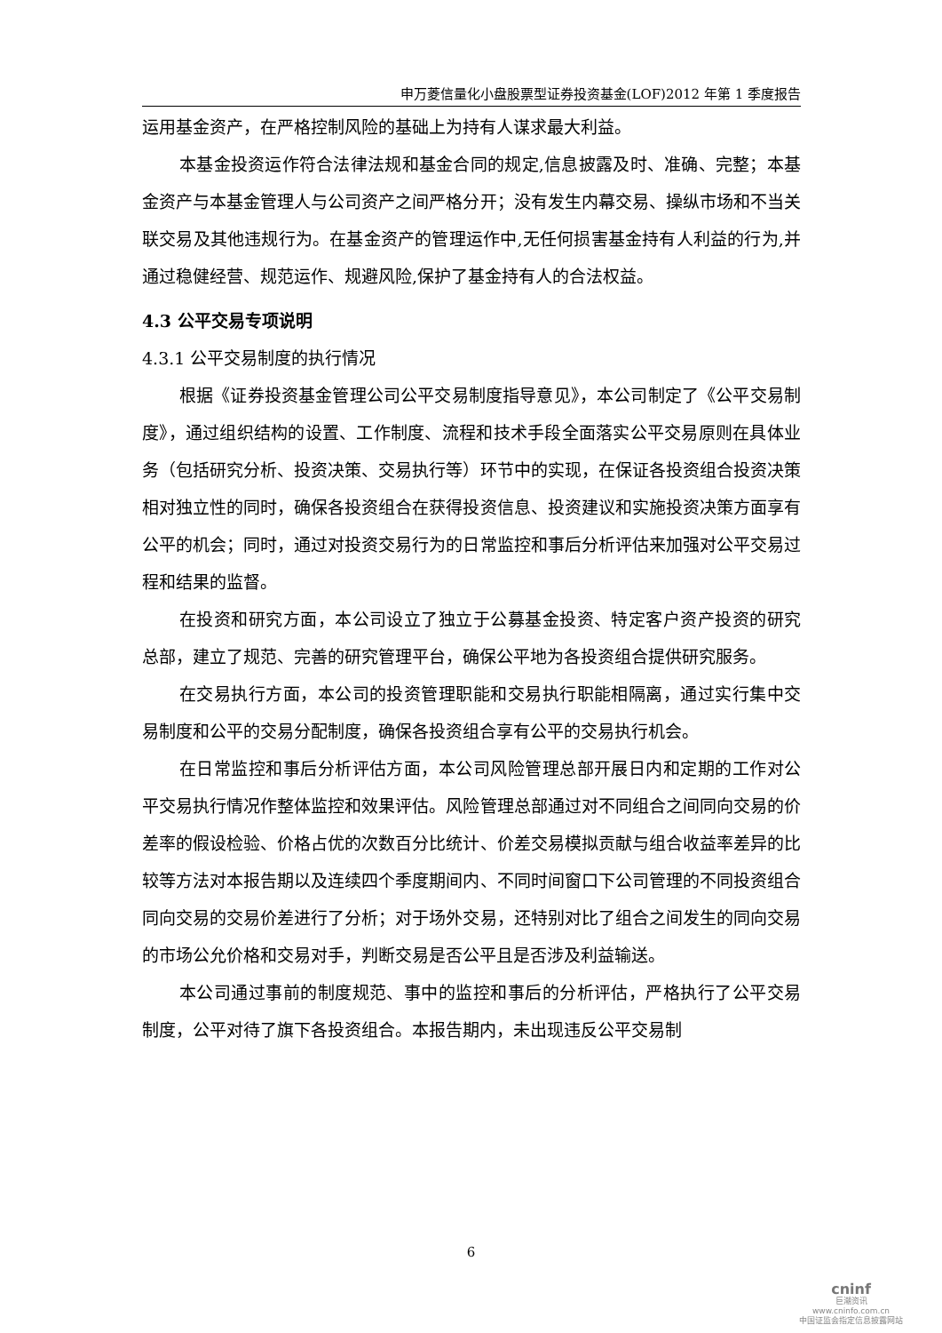申万菱信量化小盘股票型证券投资基金(LOF)2012 年第 1 季度报告
运用基金资产，在严格控制风险的基础上为持有人谋求最大利益。
本基金投资运作符合法律法规和基金合同的规定,信息披露及时、准确、完整；本基金资产与本基金管理人与公司资产之间严格分开；没有发生内幕交易、操纵市场和不当关联交易及其他违规行为。在基金资产的管理运作中,无任何损害基金持有人利益的行为,并通过稳健经营、规范运作、规避风险,保护了基金持有人的合法权益。
4.3 公平交易专项说明
4.3.1 公平交易制度的执行情况
根据《证券投资基金管理公司公平交易制度指导意见》，本公司制定了《公平交易制度》，通过组织结构的设置、工作制度、流程和技术手段全面落实公平交易原则在具体业务（包括研究分析、投资决策、交易执行等）环节中的实现，在保证各投资组合投资决策相对独立性的同时，确保各投资组合在获得投资信息、投资建议和实施投资决策方面享有公平的机会；同时，通过对投资交易行为的日常监控和事后分析评估来加强对公平交易过程和结果的监督。
在投资和研究方面，本公司设立了独立于公募基金投资、特定客户资产投资的研究总部，建立了规范、完善的研究管理平台，确保公平地为各投资组合提供研究服务。
在交易执行方面，本公司的投资管理职能和交易执行职能相隔离，通过实行集中交易制度和公平的交易分配制度，确保各投资组合享有公平的交易执行机会。
在日常监控和事后分析评估方面，本公司风险管理总部开展日内和定期的工作对公平交易执行情况作整体监控和效果评估。风险管理总部通过对不同组合之间同向交易的价差率的假设检验、价格占优的次数百分比统计、价差交易模拟贡献与组合收益率差异的比较等方法对本报告期以及连续四个季度期间内、不同时间窗口下公司管理的不同投资组合同向交易的交易价差进行了分析；对于场外交易，还特别对比了组合之间发生的同向交易的市场公允价格和交易对手，判断交易是否公平且是否涉及利益输送。
本公司通过事前的制度规范、事中的监控和事后的分析评估，严格执行了公平交易制度，公平对待了旗下各投资组合。本报告期内，未出现违反公平交易制
6
cninf
巨潮资讯
www.cninfo.com.cn
中国证监会指定信息披露网站